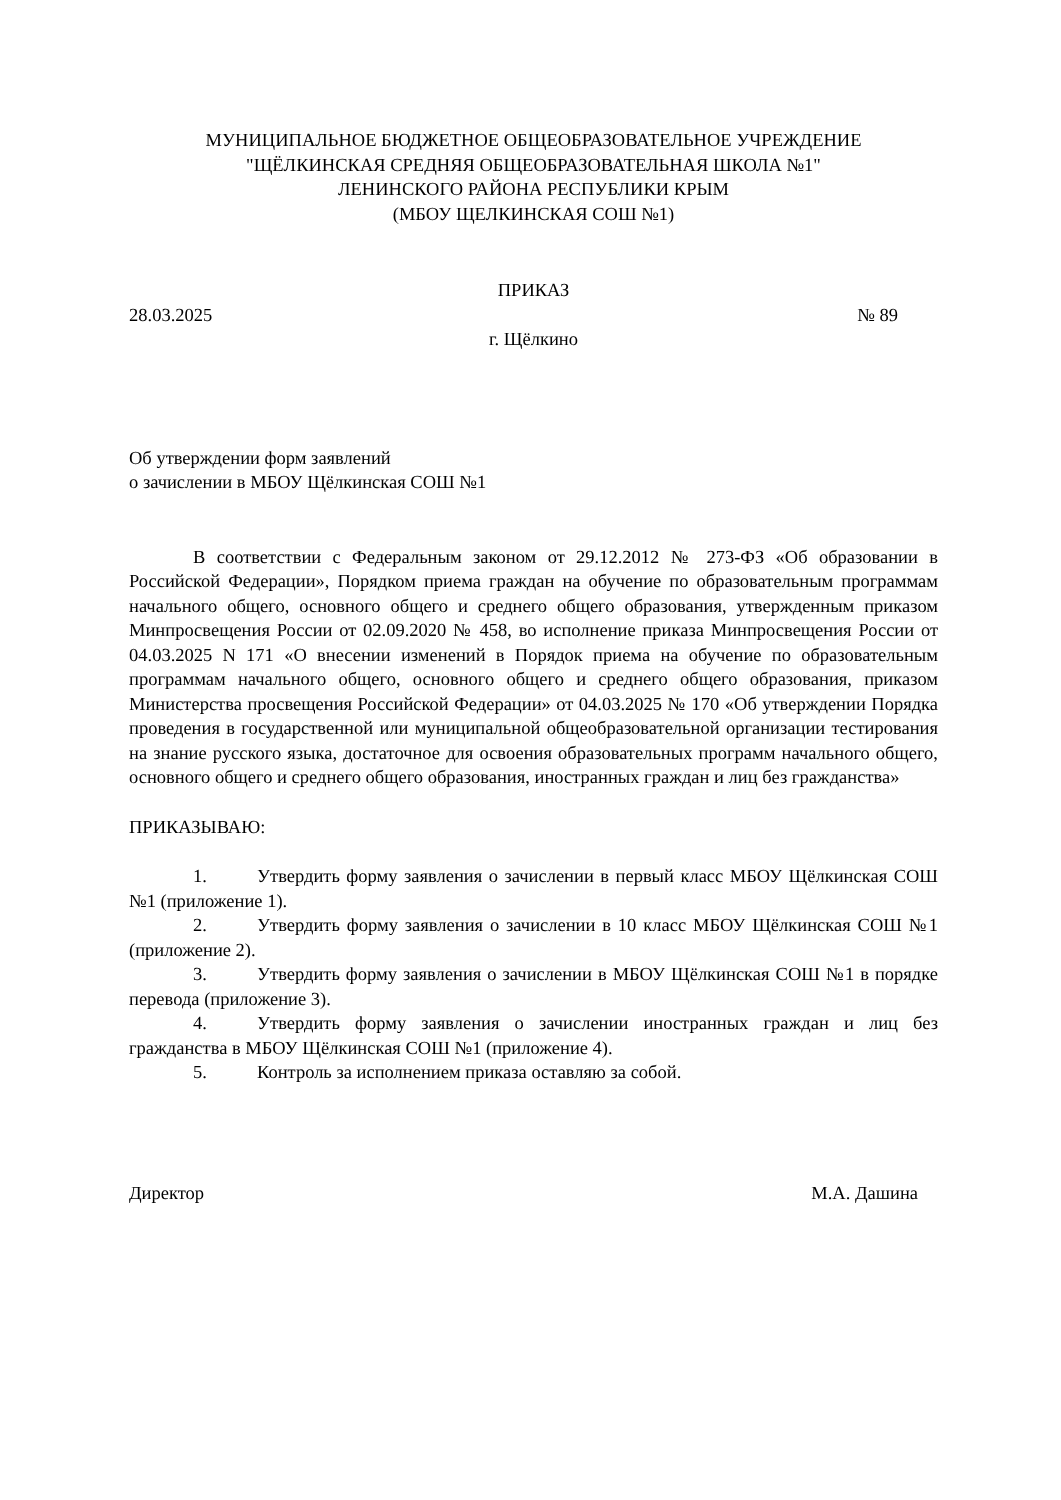МУНИЦИПАЛЬНОЕ БЮДЖЕТНОЕ ОБЩЕОБРАЗОВАТЕЛЬНОЕ УЧРЕЖДЕНИЕ
"ЩЁЛКИНСКАЯ СРЕДНЯЯ ОБЩЕОБРАЗОВАТЕЛЬНАЯ ШКОЛА №1"
ЛЕНИНСКОГО РАЙОНА РЕСПУБЛИКИ КРЫМ
(МБОУ ЩЕЛКИНСКАЯ СОШ №1)
ПРИКАЗ
28.03.2025 № 89
г. Щёлкино
Об утверждении форм заявлений
о зачислении в МБОУ Щёлкинская СОШ №1
В соответствии с Федеральным законом от 29.12.2012 № 273-ФЗ «Об образовании в Российской Федерации», Порядком приема граждан на обучение по образовательным программам начального общего, основного общего и среднего общего образования, утвержденным приказом Минпросвещения России от 02.09.2020 № 458, во исполнение приказа Минпросвещения России от 04.03.2025 N 171 «О внесении изменений в Порядок приема на обучение по образовательным программам начального общего, основного общего и среднего общего образования, приказом Министерства просвещения Российской Федерации» от 04.03.2025 № 170 «Об утверждении Порядка проведения в государственной или муниципальной общеобразовательной организации тестирования на знание русского языка, достаточное для освоения образовательных программ начального общего, основного общего и среднего общего образования, иностранных граждан и лиц без гражданства»
ПРИКАЗЫВАЮ:
1. Утвердить форму заявления о зачислении в первый класс МБОУ Щёлкинская СОШ №1 (приложение 1).
2. Утвердить форму заявления о зачислении в 10 класс МБОУ Щёлкинская СОШ №1 (приложение 2).
3. Утвердить форму заявления о зачислении в МБОУ Щёлкинская СОШ №1 в порядке перевода (приложение 3).
4. Утвердить форму заявления о зачислении иностранных граждан и лиц без гражданства в МБОУ Щёлкинская СОШ №1 (приложение 4).
5. Контроль за исполнением приказа оставляю за собой.
Директор М.А. Дашина